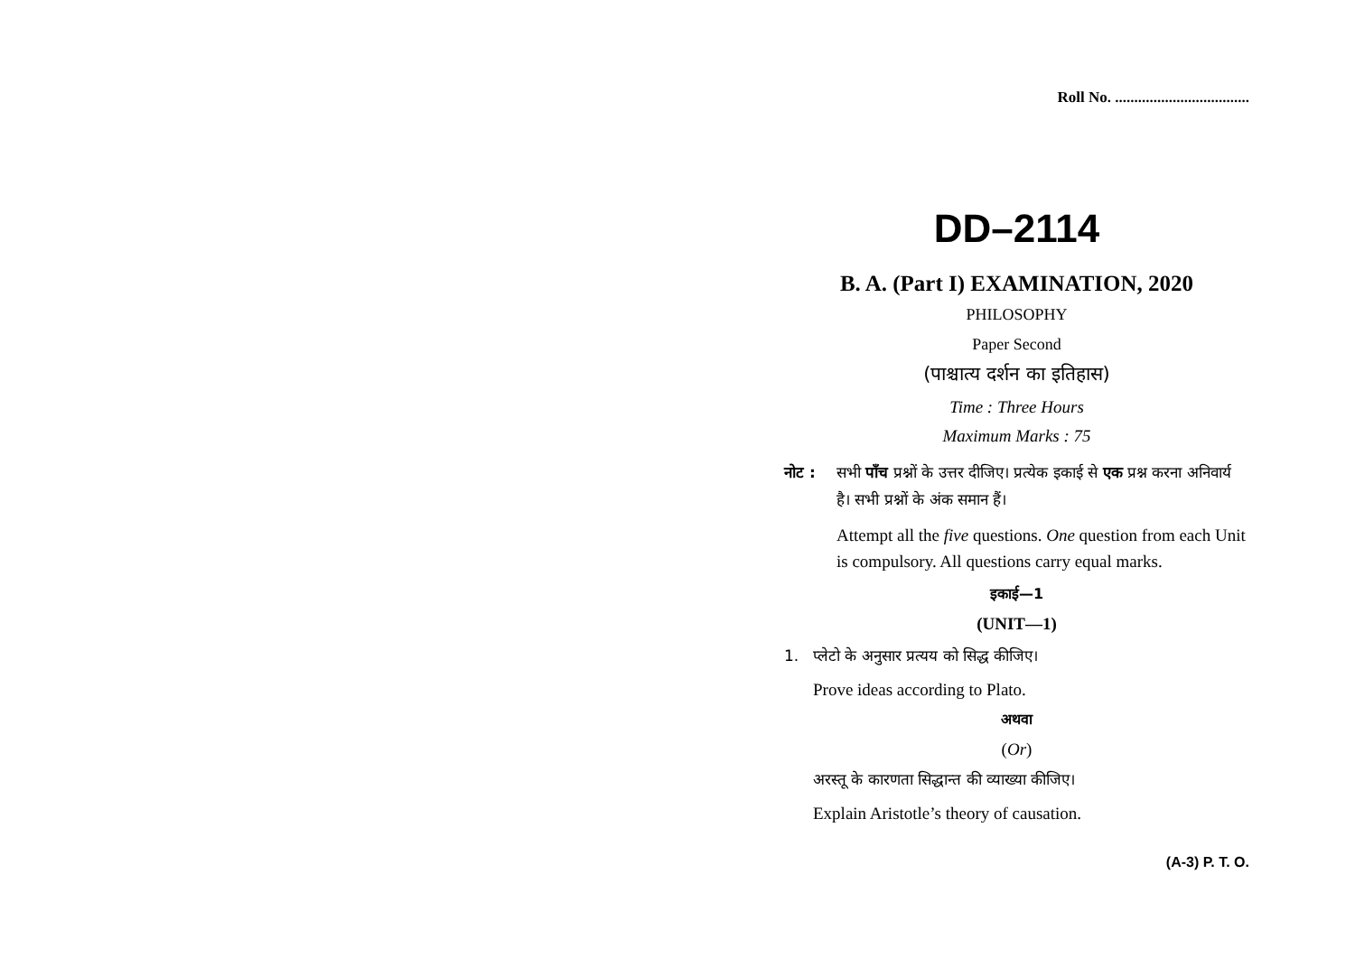Roll No. ...................................
DD–2114
B. A. (Part I) EXAMINATION, 2020
PHILOSOPHY
Paper Second
(पाश्चात्य दर्शन का इतिहास)
Time : Three Hours
Maximum Marks : 75
नोट : सभी पाँच प्रश्नों के उत्तर दीजिए। प्रत्येक इकाई से एक प्रश्न करना अनिवार्य है। सभी प्रश्नों के अंक समान हैं।
Attempt all the five questions. One question from each Unit is compulsory. All questions carry equal marks.
इकाई—1
(UNIT—1)
1. प्लेटो के अनुसार प्रत्यय को सिद्ध कीजिए।
Prove ideas according to Plato.
अथवा
(Or)
अरस्तू के कारणता सिद्धान्त की व्याख्या कीजिए।
Explain Aristotle’s theory of causation.
(A-3) P. T. O.